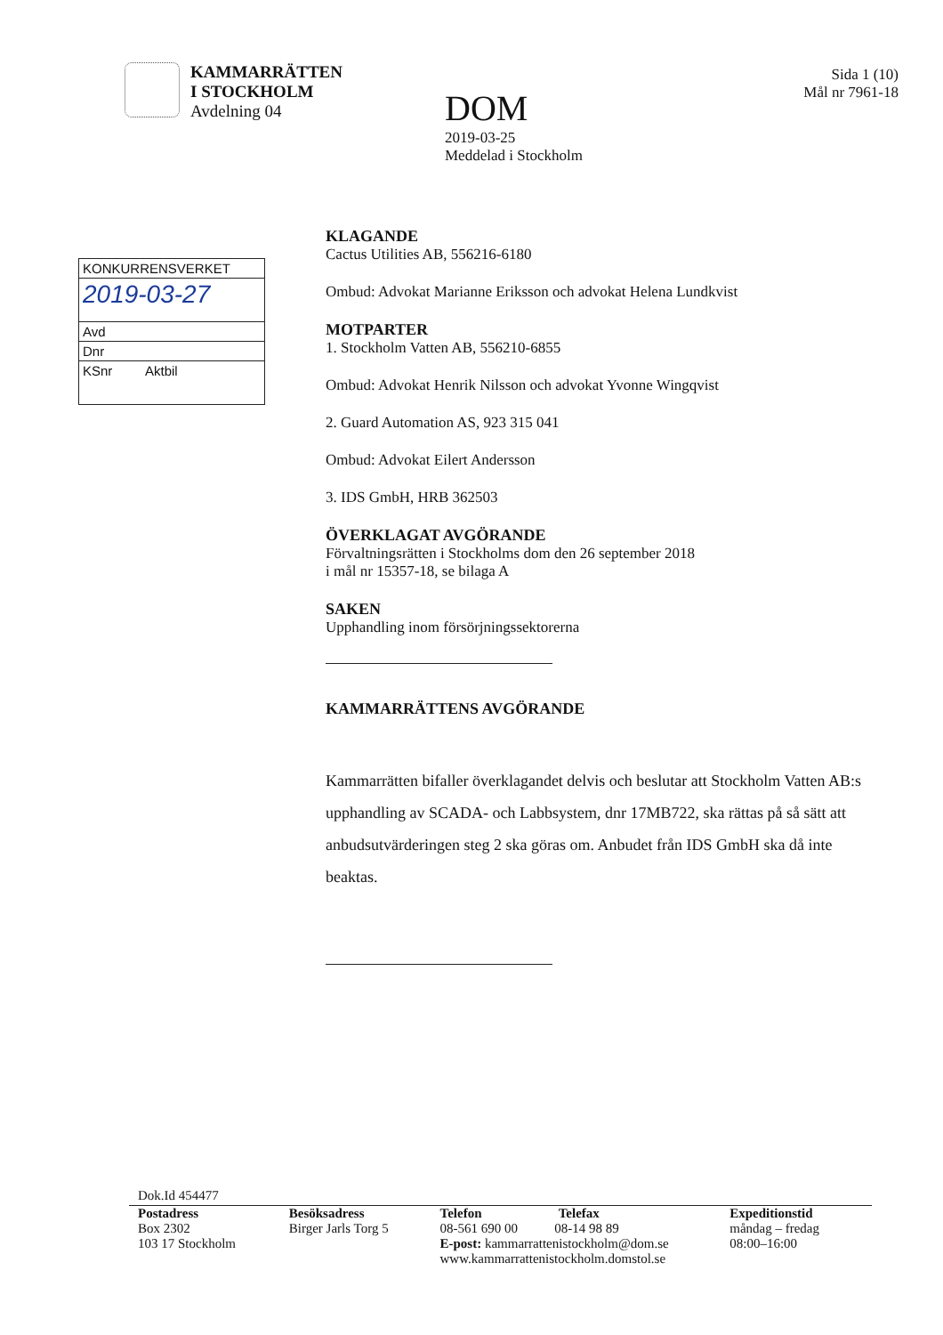KAMMARRÄTTEN
I STOCKHOLM
Avdelning 04
DOM
2019-03-25
Meddelad i Stockholm
Sida 1 (10)
Mål nr 7961-18
KONKURRENSVERKET
2019-03-27
Avd
Dnr
KSnr Aktbil
KLAGANDE
Cactus Utilities AB, 556216-6180
Ombud: Advokat Marianne Eriksson och advokat Helena Lundkvist
MOTPARTER
1. Stockholm Vatten AB, 556210-6855
Ombud: Advokat Henrik Nilsson och advokat Yvonne Wingqvist
2. Guard Automation AS, 923 315 041
Ombud: Advokat Eilert Andersson
3. IDS GmbH, HRB 362503
ÖVERKLAGAT AVGÖRANDE
Förvaltningsrätten i Stockholms dom den 26 september 2018
i mål nr 15357-18, se bilaga A
SAKEN
Upphandling inom försörjningssektorerna
KAMMARRÄTTENS AVGÖRANDE
Kammarrätten bifaller överklagandet delvis och beslutar att Stockholm Vatten AB:s upphandling av SCADA- och Labbsystem, dnr 17MB722, ska rättas på så sätt att anbudsutvärderingen steg 2 ska göras om. Anbudet från IDS GmbH ska då inte beaktas.
Dok.Id 454477
Postadress
Box 2302
103 17 Stockholm
Besöksadress
Birger Jarls Torg 5
Telefon Telefax
08-561 690 00 08-14 98 89
E-post: kammarrattenistockholm@dom.se
www.kammarrattenistockholm.domstol.se
Expeditionstid
måndag – fredag
08:00–16:00